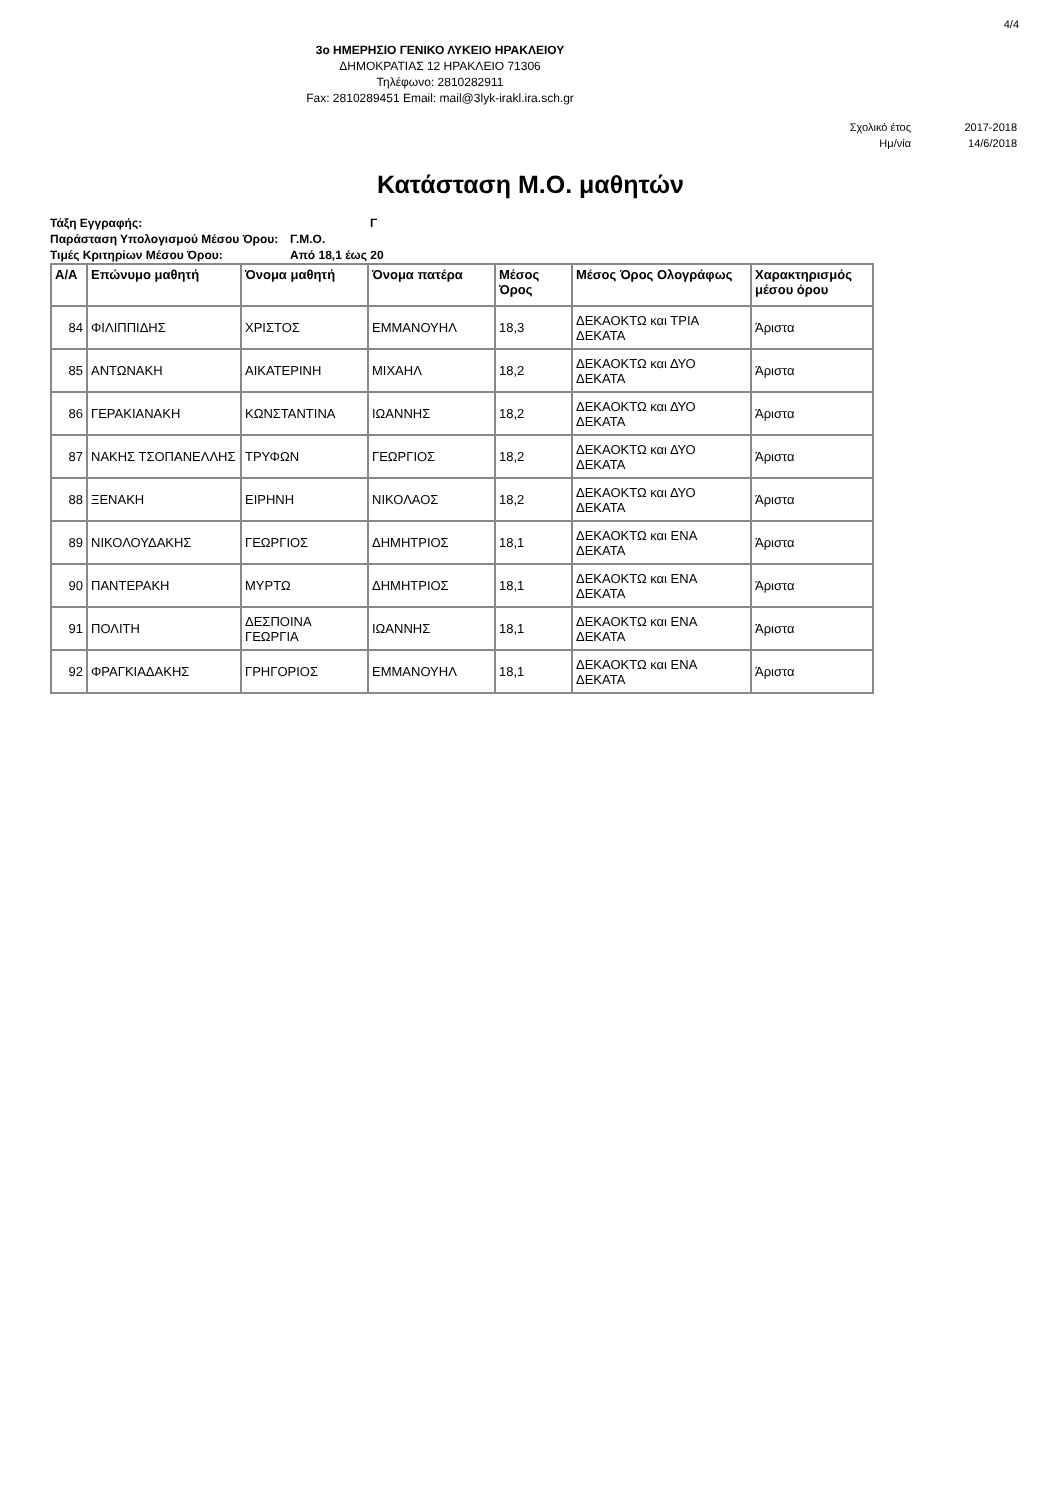4/4
3ο ΗΜΕΡΗΣΙΟ ΓΕΝΙΚΟ ΛΥΚΕΙΟ ΗΡΑΚΛΕΙΟΥ
ΔΗΜΟΚΡΑΤΙΑΣ 12 ΗΡΑΚΛΕΙΟ 71306
Τηλέφωνο: 2810282911
Fax: 2810289451 Email: mail@3lyk-irakl.ira.sch.gr
| Σχολικό έτος | 2017-2018 |
| Ημ/νία | 14/6/2018 |
Κατάσταση Μ.Ο. μαθητών
| Τάξη Εγγραφής: | Γ |
| Παράσταση Υπολογισμού Μέσου Όρου: | Γ.Μ.Ο. |
| Τιμές Κριτηρίων Μέσου Όρου: | Από 18,1 έως 20 |
| Α/Α | Επώνυμο μαθητή | Όνομα μαθητή | Όνομα πατέρα | Μέσος Όρος | Μέσος Όρος Ολογράφως | Χαρακτηρισμός μέσου όρου |
| --- | --- | --- | --- | --- | --- | --- |
| 84 | ΦΙΛΙΠΠΙΔΗΣ | ΧΡΙΣΤΟΣ | ΕΜΜΑΝΟΥΗΛ | 18,3 | ΔΕΚΑΟΚΤΩ και ΤΡΙΑ ΔΕΚΑΤΑ | Άριστα |
| 85 | ΑΝΤΩΝΑΚΗ | ΑΙΚΑΤΕΡΙΝΗ | ΜΙΧΑΗΛ | 18,2 | ΔΕΚΑΟΚΤΩ και ΔΥΟ ΔΕΚΑΤΑ | Άριστα |
| 86 | ΓΕΡΑΚΙΑΝΑΚΗ | ΚΩΝΣΤΑΝΤΙΝΑ | ΙΩΑΝΝΗΣ | 18,2 | ΔΕΚΑΟΚΤΩ και ΔΥΟ ΔΕΚΑΤΑ | Άριστα |
| 87 | ΝΑΚΗΣ ΤΣΟΠΑΝΕΛΛΗΣ | ΤΡΥΦΩΝ | ΓΕΩΡΓΙΟΣ | 18,2 | ΔΕΚΑΟΚΤΩ και ΔΥΟ ΔΕΚΑΤΑ | Άριστα |
| 88 | ΞΕΝΑΚΗ | ΕΙΡΗΝΗ | ΝΙΚΟΛΑΟΣ | 18,2 | ΔΕΚΑΟΚΤΩ και ΔΥΟ ΔΕΚΑΤΑ | Άριστα |
| 89 | ΝΙΚΟΛΟΥΔΑΚΗΣ | ΓΕΩΡΓΙΟΣ | ΔΗΜΗΤΡΙΟΣ | 18,1 | ΔΕΚΑΟΚΤΩ και ΕΝΑ ΔΕΚΑΤΑ | Άριστα |
| 90 | ΠΑΝΤΕΡΑΚΗ | ΜΥΡΤΩ | ΔΗΜΗΤΡΙΟΣ | 18,1 | ΔΕΚΑΟΚΤΩ και ΕΝΑ ΔΕΚΑΤΑ | Άριστα |
| 91 | ΠΟΛΙΤΗ | ΔΕΣΠΟΙΝΑ ΓΕΩΡΓΙΑ | ΙΩΑΝΝΗΣ | 18,1 | ΔΕΚΑΟΚΤΩ και ΕΝΑ ΔΕΚΑΤΑ | Άριστα |
| 92 | ΦΡΑΓΚΙΑΔΑΚΗΣ | ΓΡΗΓΟΡΙΟΣ | ΕΜΜΑΝΟΥΗΛ | 18,1 | ΔΕΚΑΟΚΤΩ και ΕΝΑ ΔΕΚΑΤΑ | Άριστα |